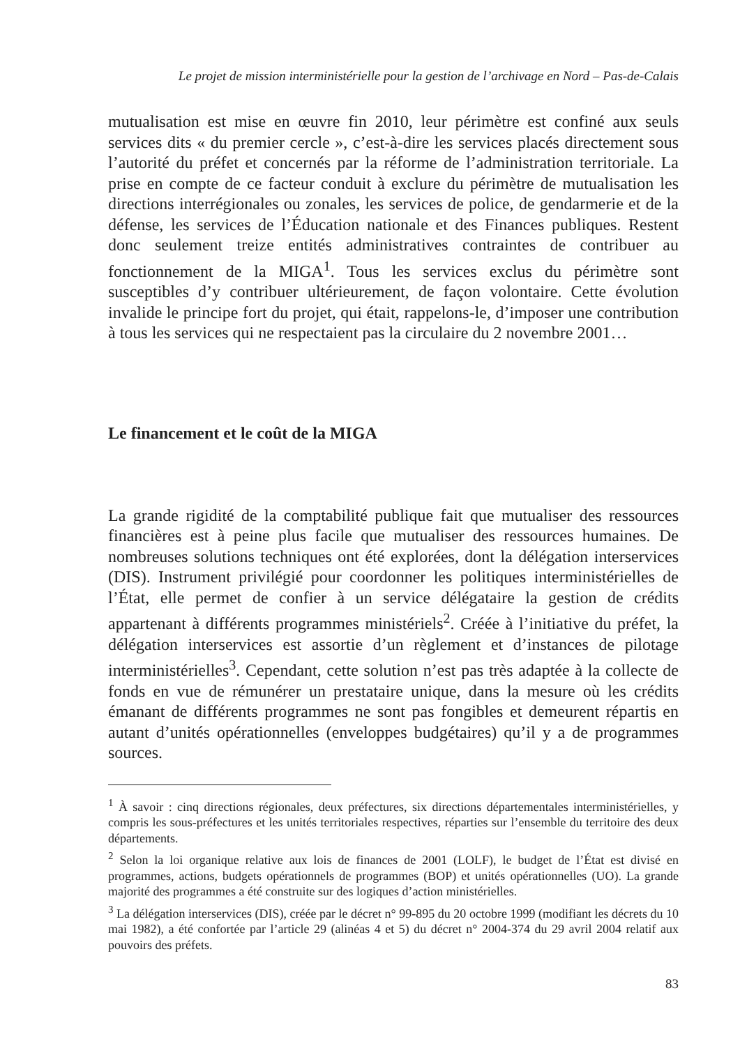Le projet de mission interministérielle pour la gestion de l’archivage en Nord – Pas-de-Calais
mutualisation est mise en œuvre fin 2010, leur périmètre est confiné aux seuls services dits « du premier cercle », c’est-à-dire les services placés directement sous l’autorité du préfet et concernés par la réforme de l’administration territoriale. La prise en compte de ce facteur conduit à exclure du périmètre de mutualisation les directions interrégionales ou zonales, les services de police, de gendarmerie et de la défense, les services de l’Éducation nationale et des Finances publiques. Restent donc seulement treize entités administratives contraintes de contribuer au fonctionnement de la MIGA<sup>1</sup>. Tous les services exclus du périmètre sont susceptibles d’y contribuer ultérieurement, de façon volontaire. Cette évolution invalide le principe fort du projet, qui était, rappelons-le, d’imposer une contribution à tous les services qui ne respectaient pas la circulaire du 2 novembre 2001…
Le financement et le coût de la MIGA
La grande rigidité de la comptabilité publique fait que mutualiser des ressources financières est à peine plus facile que mutualiser des ressources humaines. De nombreuses solutions techniques ont été explorées, dont la délégation interservices (DIS). Instrument privilégié pour coordonner les politiques interministérielles de l’État, elle permet de confier à un service délégataire la gestion de crédits appartenant à différents programmes ministériels<sup>2</sup>. Créée à l’initiative du préfet, la délégation interservices est assortie d’un règlement et d’instances de pilotage interministérielles<sup>3</sup>. Cependant, cette solution n’est pas très adaptée à la collecte de fonds en vue de rémunérer un prestataire unique, dans la mesure où les crédits émanant de différents programmes ne sont pas fongibles et demeurent répartis en autant d’unités opérationnelles (enveloppes budgétaires) qu’il y a de programmes sources.
<sup>1</sup> À savoir : cinq directions régionales, deux préfectures, six directions départementales interministérielles, y compris les sous-préfectures et les unités territoriales respectives, réparties sur l’ensemble du territoire des deux départements.
<sup>2</sup> Selon la loi organique relative aux lois de finances de 2001 (LOLF), le budget de l’État est divisé en programmes, actions, budgets opérationnels de programmes (BOP) et unités opérationnelles (UO). La grande majorité des programmes a été construite sur des logiques d’action ministérielles.
<sup>3</sup> La délégation interservices (DIS), créée par le décret n° 99-895 du 20 octobre 1999 (modifiant les décrets du 10 mai 1982), a été confortée par l’article 29 (alinéas 4 et 5) du décret n° 2004-374 du 29 avril 2004 relatif aux pouvoirs des préfets.
83